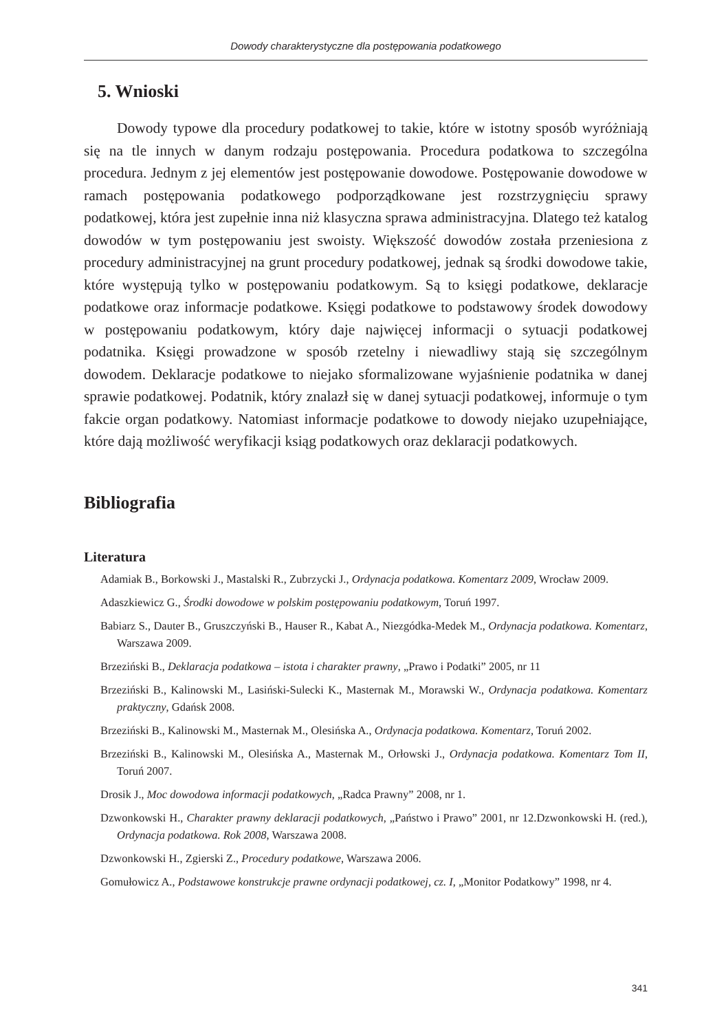Dowody charakterystyczne dla postępowania podatkowego
5. Wnioski
Dowody typowe dla procedury podatkowej to takie, które w istotny sposób wyróżniają się na tle innych w danym rodzaju postępowania. Procedura podatkowa to szczególna procedura. Jednym z jej elementów jest postępowanie dowodowe. Postępowanie dowodowe w ramach postępowania podatkowego podporządkowane jest rozstrzygnięciu sprawy podatkowej, która jest zupełnie inna niż klasyczna sprawa administracyjna. Dlatego też katalog dowodów w tym postępowaniu jest swoisty. Większość dowodów została przeniesiona z procedury administracyjnej na grunt procedury podatkowej, jednak są środki dowodowe takie, które występują tylko w postępowaniu podatkowym. Są to księgi podatkowe, deklaracje podatkowe oraz informacje podatkowe. Księgi podatkowe to podstawowy środek dowodowy w postępowaniu podatkowym, który daje najwięcej informacji o sytuacji podatkowej podatnika. Księgi prowadzone w sposób rzetelny i niewadliwy stają się szczególnym dowodem. Deklaracje podatkowe to niejako sformalizowane wyjaśnienie podatnika w danej sprawie podatkowej. Podatnik, który znalazł się w danej sytuacji podatkowej, informuje o tym fakcie organ podatkowy. Natomiast informacje podatkowe to dowody niejako uzupełniające, które dają możliwość weryfikacji ksiąg podatkowych oraz deklaracji podatkowych.
Bibliografia
Literatura
Adamiak B., Borkowski J., Mastalski R., Zubrzycki J., Ordynacja podatkowa. Komentarz 2009, Wrocław 2009.
Adaszkiewicz G., Środki dowodowe w polskim postępowaniu podatkowym, Toruń 1997.
Babiarz S., Dauter B., Gruszczyński B., Hauser R., Kabat A., Niezgódka-Medek M., Ordynacja podatkowa. Komentarz, Warszawa 2009.
Brzeziński B., Deklaracja podatkowa – istota i charakter prawny, „Prawo i Podatki” 2005, nr 11
Brzeziński B., Kalinowski M., Lasiński-Sulecki K., Masternak M., Morawski W., Ordynacja podatkowa. Komentarz praktyczny, Gdańsk 2008.
Brzeziński B., Kalinowski M., Masternak M., Olesińska A., Ordynacja podatkowa. Komentarz, Toruń 2002.
Brzeziński B., Kalinowski M., Olesińska A., Masternak M., Orłowski J., Ordynacja podatkowa. Komentarz Tom II, Toruń 2007.
Drosik J., Moc dowodowa informacji podatkowych, „Radca Prawny” 2008, nr 1.
Dzwonkowski H., Charakter prawny deklaracji podatkowych, „Państwo i Prawo” 2001, nr 12.Dzwonkowski H. (red.), Ordynacja podatkowa. Rok 2008, Warszawa 2008.
Dzwonkowski H., Zgierski Z., Procedury podatkowe, Warszawa 2006.
Gomułowicz A., Podstawowe konstrukcje prawne ordynacji podatkowej, cz. I, „Monitor Podatkowy” 1998, nr 4.
341